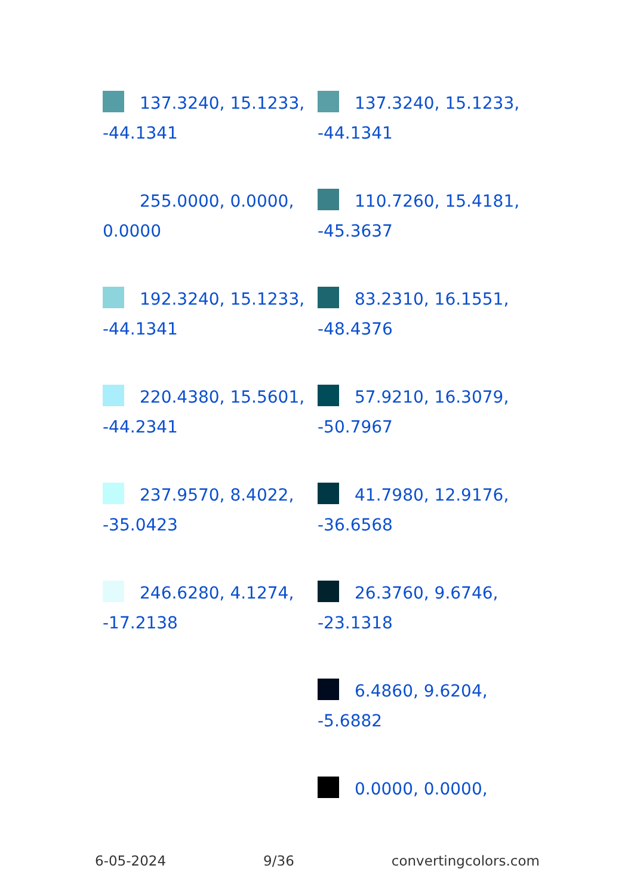137.3240, 15.1233,
-44.1341
255.0000, 0.0000,
0.0000
192.3240, 15.1233,
-44.1341
220.4380, 15.5601,
-44.2341
237.9570, 8.4022,
-35.0423
246.6280, 4.1274,
-17.2138
137.3240, 15.1233,
-44.1341
110.7260, 15.4181,
-45.3637
83.2310, 16.1551,
-48.4376
57.9210, 16.3079,
-50.7967
41.7980, 12.9176,
-36.6568
26.3760, 9.6746,
-23.1318
6.4860, 9.6204,
-5.6882
0.0000, 0.0000,
6-05-2024 9/36 convertingcolors.com